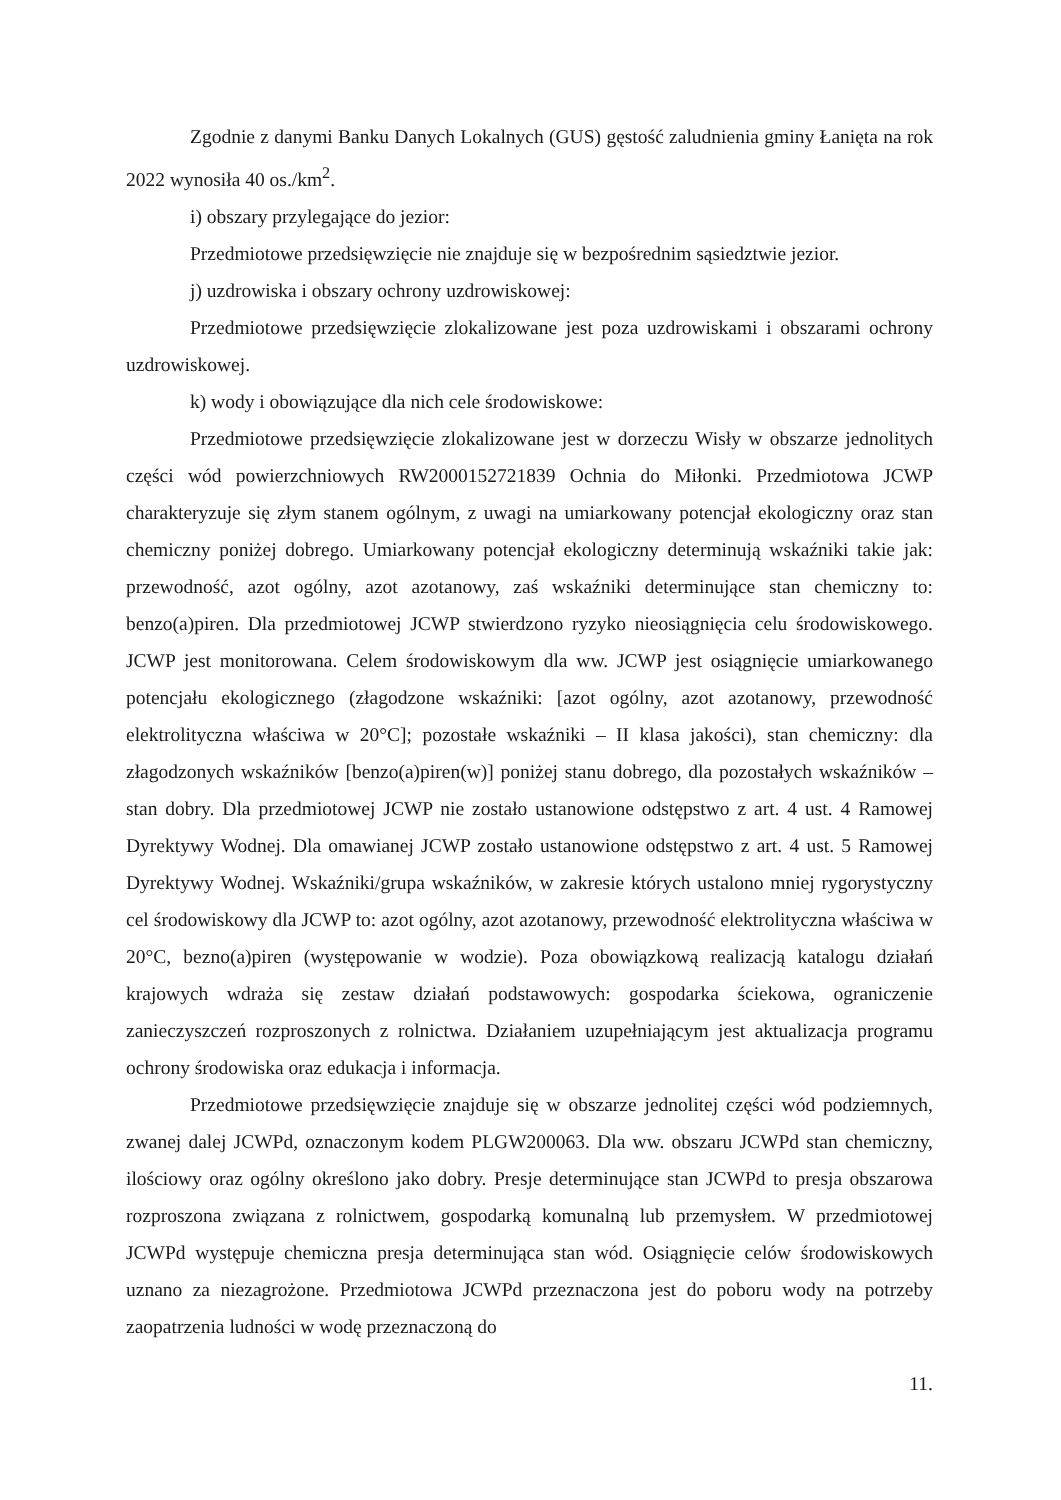Zgodnie z danymi Banku Danych Lokalnych (GUS) gęstość zaludnienia gminy Łanięta na rok 2022 wynosiła 40 os./km<sup>2</sup>.
i) obszary przylegające do jezior:
Przedmiotowe przedsięwzięcie nie znajduje się w bezpośrednim sąsiedztwie jezior.
j) uzdrowiska i obszary ochrony uzdrowiskowej:
Przedmiotowe przedsięwzięcie zlokalizowane jest poza uzdrowiskami i obszarami ochrony uzdrowiskowej.
k) wody i obowiązujące dla nich cele środowiskowe:
Przedmiotowe przedsięwzięcie zlokalizowane jest w dorzeczu Wisły w obszarze jednolitych części wód powierzchniowych RW2000152721839 Ochnia do Miłonki. Przedmiotowa JCWP charakteryzuje się złym stanem ogólnym, z uwagi na umiarkowany potencjał ekologiczny oraz stan chemiczny poniżej dobrego. Umiarkowany potencjał ekologiczny determinują wskaźniki takie jak: przewodność, azot ogólny, azot azotanowy, zaś wskaźniki determinujące stan chemiczny to: benzo(a)piren. Dla przedmiotowej JCWP stwierdzono ryzyko nieosiągnięcia celu środowiskowego. JCWP jest monitorowana. Celem środowiskowym dla ww. JCWP jest osiągnięcie umiarkowanego potencjału ekologicznego (złagodzone wskaźniki: [azot ogólny, azot azotanowy, przewodność elektrolityczna właściwa w 20°C]; pozostałe wskaźniki – II klasa jakości), stan chemiczny: dla złagodzonych wskaźników [benzo(a)piren(w)] poniżej stanu dobrego, dla pozostałych wskaźników – stan dobry. Dla przedmiotowej JCWP nie zostało ustanowione odstępstwo z art. 4 ust. 4 Ramowej Dyrektywy Wodnej. Dla omawianej JCWP zostało ustanowione odstępstwo z art. 4 ust. 5 Ramowej Dyrektywy Wodnej. Wskaźniki/grupa wskaźników, w zakresie których ustalono mniej rygorystyczny cel środowiskowy dla JCWP to: azot ogólny, azot azotanowy, przewodność elektrolityczna właściwa w 20°C, bezno(a)piren (występowanie w wodzie). Poza obowiązkową realizacją katalogu działań krajowych wdraża się zestaw działań podstawowych: gospodarka ściekowa, ograniczenie zanieczyszczeń rozproszonych z rolnictwa. Działaniem uzupełniającym jest aktualizacja programu ochrony środowiska oraz edukacja i informacja.
Przedmiotowe przedsięwzięcie znajduje się w obszarze jednolitej części wód podziemnych, zwanej dalej JCWPd, oznaczonym kodem PLGW200063. Dla ww. obszaru JCWPd stan chemiczny, ilościowy oraz ogólny określono jako dobry. Presje determinujące stan JCWPd to presja obszarowa rozproszona związana z rolnictwem, gospodarką komunalną lub przemysłem. W przedmiotowej JCWPd występuje chemiczna presja determinująca stan wód. Osiągnięcie celów środowiskowych uznano za niezagrożone. Przedmiotowa JCWPd przeznaczona jest do poboru wody na potrzeby zaopatrzenia ludności w wodę przeznaczoną do
11.